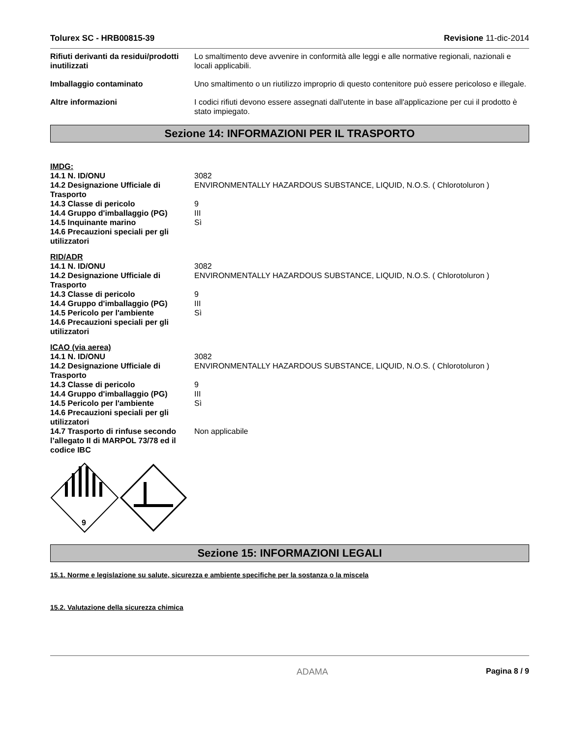Tolurex SC - HRB00815-39 Revisione 11-dic-2014
| Rifiuti derivanti da residui/prodotti inutilizzati | Lo smaltimento deve avvenire in conformità alle leggi e alle normative regionali, nazionali e locali applicabili. |
| Imballaggio contaminato | Uno smaltimento o un riutilizzo improprio di questo contenitore può essere pericoloso e illegale. |
| Altre informazioni | I codici rifiuti devono essere assegnati dall'utente in base all'applicazione per cui il prodotto è stato impiegato. |
Sezione 14: INFORMAZIONI PER IL TRASPORTO
IMDG:
| 14.1 N. ID/ONU | 3082 |
| 14.2 Designazione Ufficiale di Trasporto | ENVIRONMENTALLY HAZARDOUS SUBSTANCE, LIQUID, N.O.S. ( Chlorotoluron ) |
| 14.3 Classe di pericolo | 9 |
| 14.4 Gruppo d'imballaggio (PG) | III |
| 14.5 Inquinante marino | Sì |
| 14.6 Precauzioni speciali per gli utilizzatori | |
RID/ADR
| 14.1 N. ID/ONU | 3082 |
| 14.2 Designazione Ufficiale di Trasporto | ENVIRONMENTALLY HAZARDOUS SUBSTANCE, LIQUID, N.O.S. ( Chlorotoluron ) |
| 14.3 Classe di pericolo | 9 |
| 14.4 Gruppo d'imballaggio (PG) | III |
| 14.5 Pericolo per l'ambiente | Sì |
| 14.6 Precauzioni speciali per gli utilizzatori | |
ICAO (via aerea)
| 14.1 N. ID/ONU | 3082 |
| 14.2 Designazione Ufficiale di Trasporto | ENVIRONMENTALLY HAZARDOUS SUBSTANCE, LIQUID, N.O.S. ( Chlorotoluron ) |
| 14.3 Classe di pericolo | 9 |
| 14.4 Gruppo d'imballaggio (PG) | III |
| 14.5 Pericolo per l'ambiente | Sì |
| 14.6 Precauzioni speciali per gli utilizzatori | |
| 14.7 Trasporto di rinfuse secondo l’allegato II di MARPOL 73/78 ed il codice IBC | Non applicabile |
9
Sezione 15: INFORMAZIONI LEGALI
15.1. Norme e legislazione su salute, sicurezza e ambiente specifiche per la sostanza o la miscela
15.2. Valutazione della sicurezza chimica
ADAMA Pagina 8 / 9